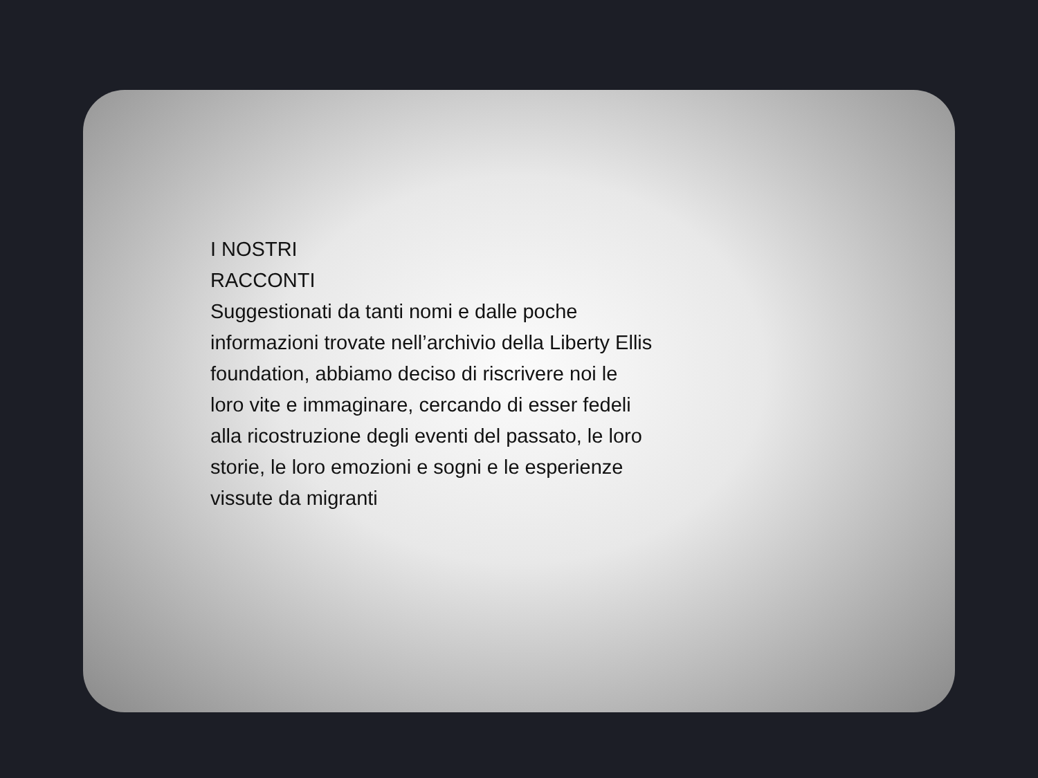I NOSTRI
RACCONTI
Suggestionati da tanti nomi e dalle poche informazioni trovate nell’archivio della Liberty Ellis foundation, abbiamo deciso di riscrivere noi le loro vite e immaginare, cercando di esser fedeli alla ricostruzione degli eventi del passato, le loro storie, le loro emozioni e sogni e le esperienze vissute da migranti